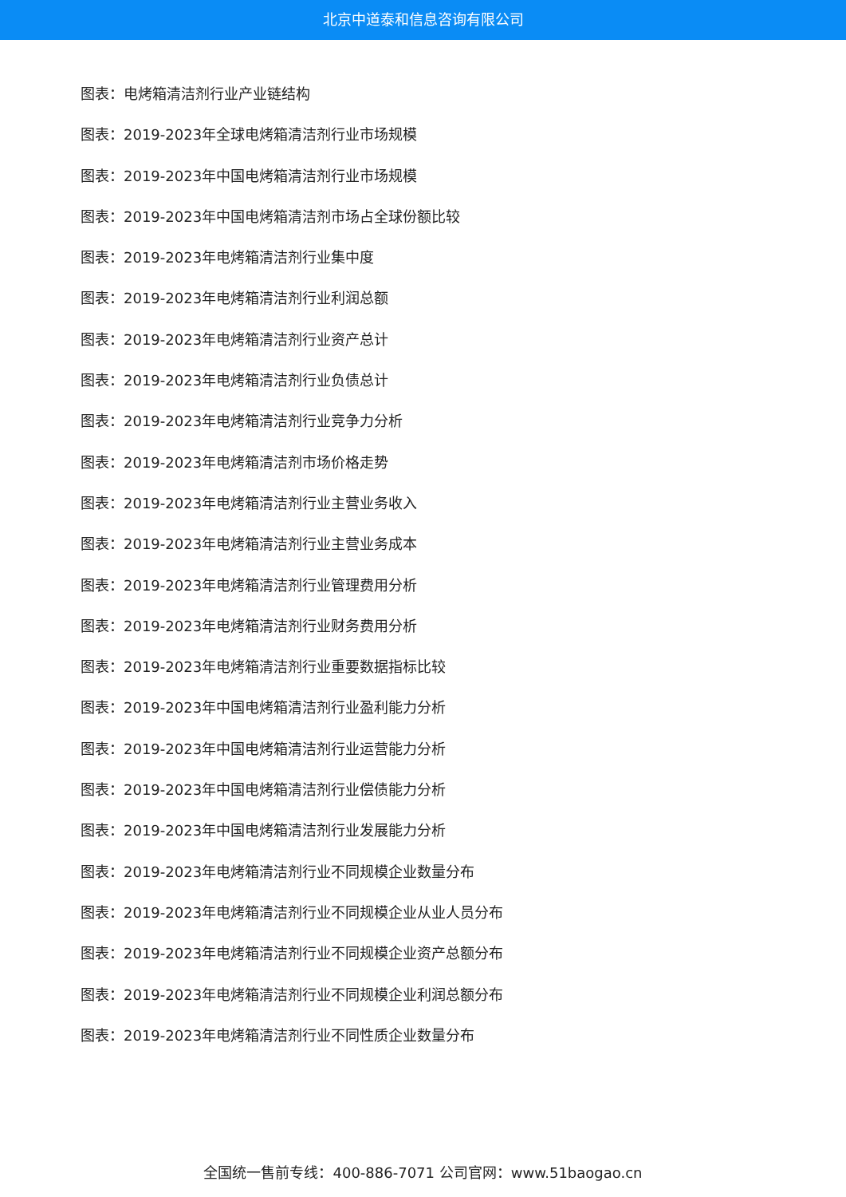北京中道泰和信息咨询有限公司
图表：电烤箱清洁剂行业产业链结构
图表：2019-2023年全球电烤箱清洁剂行业市场规模
图表：2019-2023年中国电烤箱清洁剂行业市场规模
图表：2019-2023年中国电烤箱清洁剂市场占全球份额比较
图表：2019-2023年电烤箱清洁剂行业集中度
图表：2019-2023年电烤箱清洁剂行业利润总额
图表：2019-2023年电烤箱清洁剂行业资产总计
图表：2019-2023年电烤箱清洁剂行业负债总计
图表：2019-2023年电烤箱清洁剂行业竞争力分析
图表：2019-2023年电烤箱清洁剂市场价格走势
图表：2019-2023年电烤箱清洁剂行业主营业务收入
图表：2019-2023年电烤箱清洁剂行业主营业务成本
图表：2019-2023年电烤箱清洁剂行业管理费用分析
图表：2019-2023年电烤箱清洁剂行业财务费用分析
图表：2019-2023年电烤箱清洁剂行业重要数据指标比较
图表：2019-2023年中国电烤箱清洁剂行业盈利能力分析
图表：2019-2023年中国电烤箱清洁剂行业运营能力分析
图表：2019-2023年中国电烤箱清洁剂行业偿债能力分析
图表：2019-2023年中国电烤箱清洁剂行业发展能力分析
图表：2019-2023年电烤箱清洁剂行业不同规模企业数量分布
图表：2019-2023年电烤箱清洁剂行业不同规模企业从业人员分布
图表：2019-2023年电烤箱清洁剂行业不同规模企业资产总额分布
图表：2019-2023年电烤箱清洁剂行业不同规模企业利润总额分布
图表：2019-2023年电烤箱清洁剂行业不同性质企业数量分布
全国统一售前专线：400-886-7071 公司官网：www.51baogao.cn